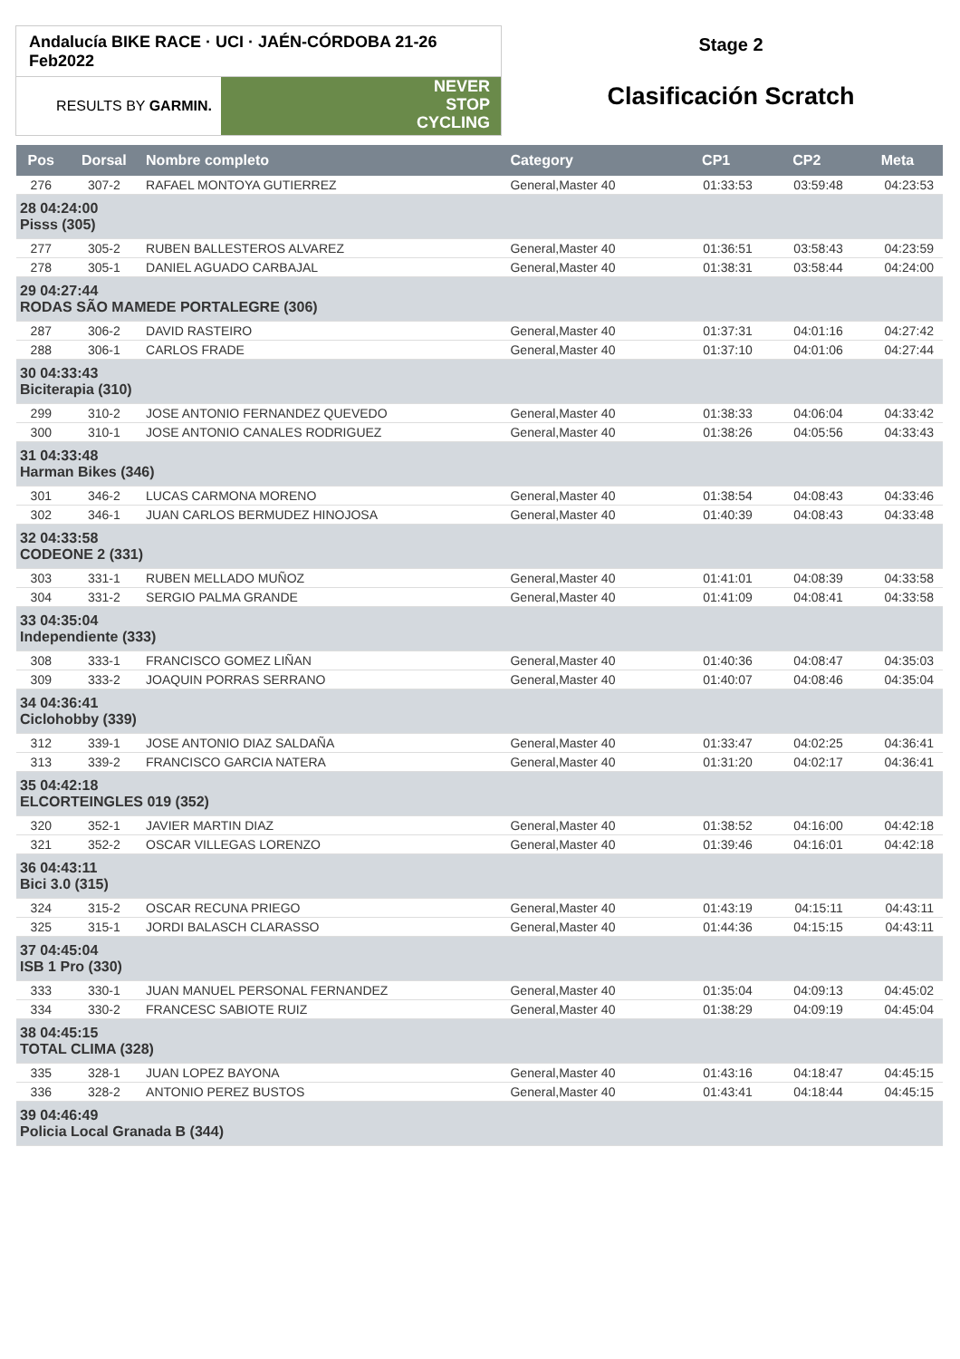Andalucía BIKE RACE · UCI · JAÉN-CÓRDOBA 21-26 Feb2022
RESULTS BY GARMIN.
NEVER
STOP
CYCLING
Stage 2
Clasificación Scratch
| Pos | Dorsal | Nombre completo | Category | CP1 | CP2 | Meta |
| --- | --- | --- | --- | --- | --- | --- |
| 276 | 307-2 | RAFAEL MONTOYA GUTIERREZ | General,Master 40 | 01:33:53 | 03:59:48 | 04:23:53 |
| 28 04:24:00 Pisss (305) | | | | | | |
| 277 | 305-2 | RUBEN BALLESTEROS ALVAREZ | General,Master 40 | 01:36:51 | 03:58:43 | 04:23:59 |
| 278 | 305-1 | DANIEL AGUADO CARBAJAL | General,Master 40 | 01:38:31 | 03:58:44 | 04:24:00 |
| 29 04:27:44 RODAS SÃO MAMEDE PORTALEGRE (306) | | | | | | |
| 287 | 306-2 | DAVID RASTEIRO | General,Master 40 | 01:37:31 | 04:01:16 | 04:27:42 |
| 288 | 306-1 | CARLOS FRADE | General,Master 40 | 01:37:10 | 04:01:06 | 04:27:44 |
| 30 04:33:43 Biciterapia (310) | | | | | | |
| 299 | 310-2 | JOSE ANTONIO FERNANDEZ QUEVEDO | General,Master 40 | 01:38:33 | 04:06:04 | 04:33:42 |
| 300 | 310-1 | JOSE ANTONIO CANALES RODRIGUEZ | General,Master 40 | 01:38:26 | 04:05:56 | 04:33:43 |
| 31 04:33:48 Harman Bikes (346) | | | | | | |
| 301 | 346-2 | LUCAS CARMONA MORENO | General,Master 40 | 01:38:54 | 04:08:43 | 04:33:46 |
| 302 | 346-1 | JUAN CARLOS BERMUDEZ HINOJOSA | General,Master 40 | 01:40:39 | 04:08:43 | 04:33:48 |
| 32 04:33:58 CODEONE 2 (331) | | | | | | |
| 303 | 331-1 | RUBEN MELLADO MUÑOZ | General,Master 40 | 01:41:01 | 04:08:39 | 04:33:58 |
| 304 | 331-2 | SERGIO PALMA GRANDE | General,Master 40 | 01:41:09 | 04:08:41 | 04:33:58 |
| 33 04:35:04 Independiente (333) | | | | | | |
| 308 | 333-1 | FRANCISCO GOMEZ LIÑAN | General,Master 40 | 01:40:36 | 04:08:47 | 04:35:03 |
| 309 | 333-2 | JOAQUIN PORRAS SERRANO | General,Master 40 | 01:40:07 | 04:08:46 | 04:35:04 |
| 34 04:36:41 Ciclohobby (339) | | | | | | |
| 312 | 339-1 | JOSE ANTONIO DIAZ SALDAÑA | General,Master 40 | 01:33:47 | 04:02:25 | 04:36:41 |
| 313 | 339-2 | FRANCISCO GARCIA NATERA | General,Master 40 | 01:31:20 | 04:02:17 | 04:36:41 |
| 35 04:42:18 ELCORTEINGLES 019 (352) | | | | | | |
| 320 | 352-1 | JAVIER MARTIN DIAZ | General,Master 40 | 01:38:52 | 04:16:00 | 04:42:18 |
| 321 | 352-2 | OSCAR VILLEGAS LORENZO | General,Master 40 | 01:39:46 | 04:16:01 | 04:42:18 |
| 36 04:43:11 Bici 3.0 (315) | | | | | | |
| 324 | 315-2 | OSCAR RECUNA PRIEGO | General,Master 40 | 01:43:19 | 04:15:11 | 04:43:11 |
| 325 | 315-1 | JORDI BALASCH CLARASSO | General,Master 40 | 01:44:36 | 04:15:15 | 04:43:11 |
| 37 04:45:04 ISB 1 Pro (330) | | | | | | |
| 333 | 330-1 | JUAN MANUEL PERSONAL FERNANDEZ | General,Master 40 | 01:35:04 | 04:09:13 | 04:45:02 |
| 334 | 330-2 | FRANCESC SABIOTE RUIZ | General,Master 40 | 01:38:29 | 04:09:19 | 04:45:04 |
| 38 04:45:15 TOTAL CLIMA (328) | | | | | | |
| 335 | 328-1 | JUAN LOPEZ BAYONA | General,Master 40 | 01:43:16 | 04:18:47 | 04:45:15 |
| 336 | 328-2 | ANTONIO PEREZ BUSTOS | General,Master 40 | 01:43:41 | 04:18:44 | 04:45:15 |
| 39 04:46:49 Policia Local Granada B (344) | | | | | | |